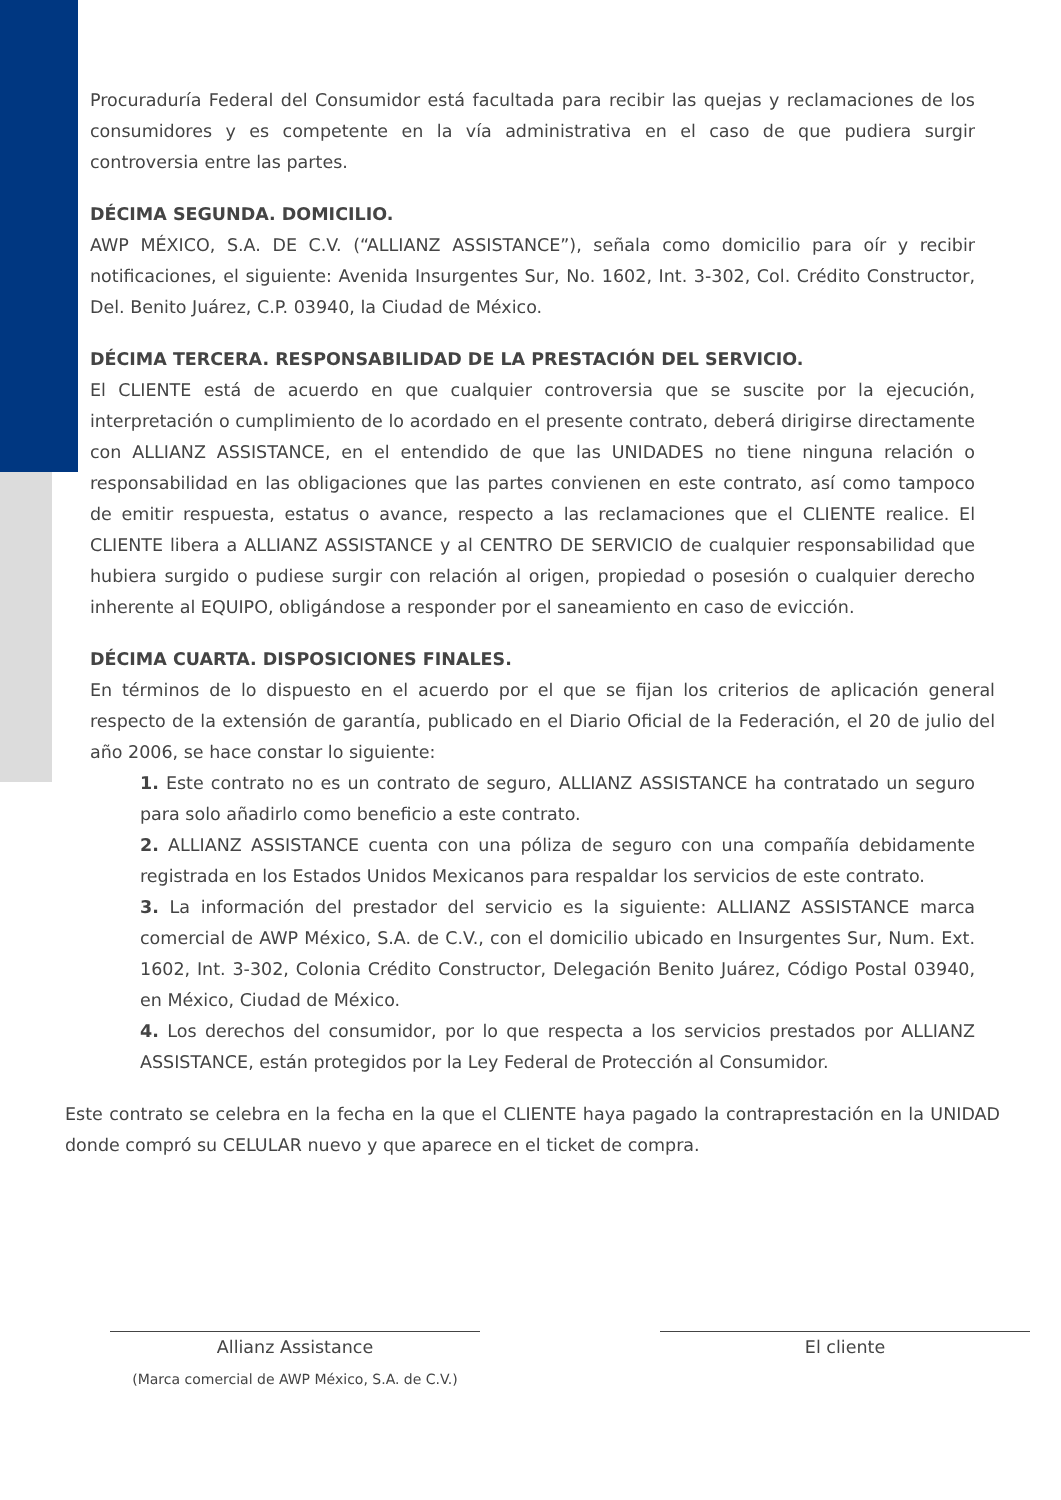Procuraduría Federal del Consumidor está facultada para recibir las quejas y reclamaciones de los consumidores y es competente en la vía administrativa en el caso de que pudiera surgir controversia entre las partes.
DÉCIMA SEGUNDA. DOMICILIO.
AWP MÉXICO, S.A. DE C.V. (“ALLIANZ ASSISTANCE”), señala como domicilio para oír y recibir notificaciones, el siguiente: Avenida Insurgentes Sur, No. 1602, Int. 3-302, Col. Crédito Constructor, Del. Benito Juárez, C.P. 03940, la Ciudad de México.
DÉCIMA TERCERA. RESPONSABILIDAD DE LA PRESTACIÓN DEL SERVICIO.
El CLIENTE está de acuerdo en que cualquier controversia que se suscite por la ejecución, interpretación o cumplimiento de lo acordado en el presente contrato, deberá dirigirse directamente con ALLIANZ ASSISTANCE, en el entendido de que las UNIDADES no tiene ninguna relación o responsabilidad en las obligaciones que las partes convienen en este contrato, así como tampoco de emitir respuesta, estatus o avance, respecto a las reclamaciones que el CLIENTE realice. El CLIENTE libera a ALLIANZ ASSISTANCE y al CENTRO DE SERVICIO de cualquier responsabilidad que hubiera surgido o pudiese surgir con relación al origen, propiedad o posesión o cualquier derecho inherente al EQUIPO, obligándose a responder por el saneamiento en caso de evicción.
DÉCIMA CUARTA. DISPOSICIONES FINALES.
En términos de lo dispuesto en el acuerdo por el que se fijan los criterios de aplicación general respecto de la extensión de garantía, publicado en el Diario Oficial de la Federación, el 20 de julio del año 2006, se hace constar lo siguiente:
1. Este contrato no es un contrato de seguro, ALLIANZ ASSISTANCE ha contratado un seguro para solo añadirlo como beneficio a este contrato.
2. ALLIANZ ASSISTANCE cuenta con una póliza de seguro con una compañía debidamente registrada en los Estados Unidos Mexicanos para respaldar los servicios de este contrato.
3. La información del prestador del servicio es la siguiente: ALLIANZ ASSISTANCE marca comercial de AWP México, S.A. de C.V., con el domicilio ubicado en Insurgentes Sur, Num. Ext. 1602, Int. 3-302, Colonia Crédito Constructor, Delegación Benito Juárez, Código Postal 03940, en México, Ciudad de México.
4. Los derechos del consumidor, por lo que respecta a los servicios prestados por ALLIANZ ASSISTANCE, están protegidos por la Ley Federal de Protección al Consumidor.
Este contrato se celebra en la fecha en la que el CLIENTE haya pagado la contraprestación en la UNIDAD donde compró su CELULAR nuevo y que aparece en el ticket de compra.
Allianz Assistance
(Marca comercial de AWP México, S.A. de C.V.)
El cliente